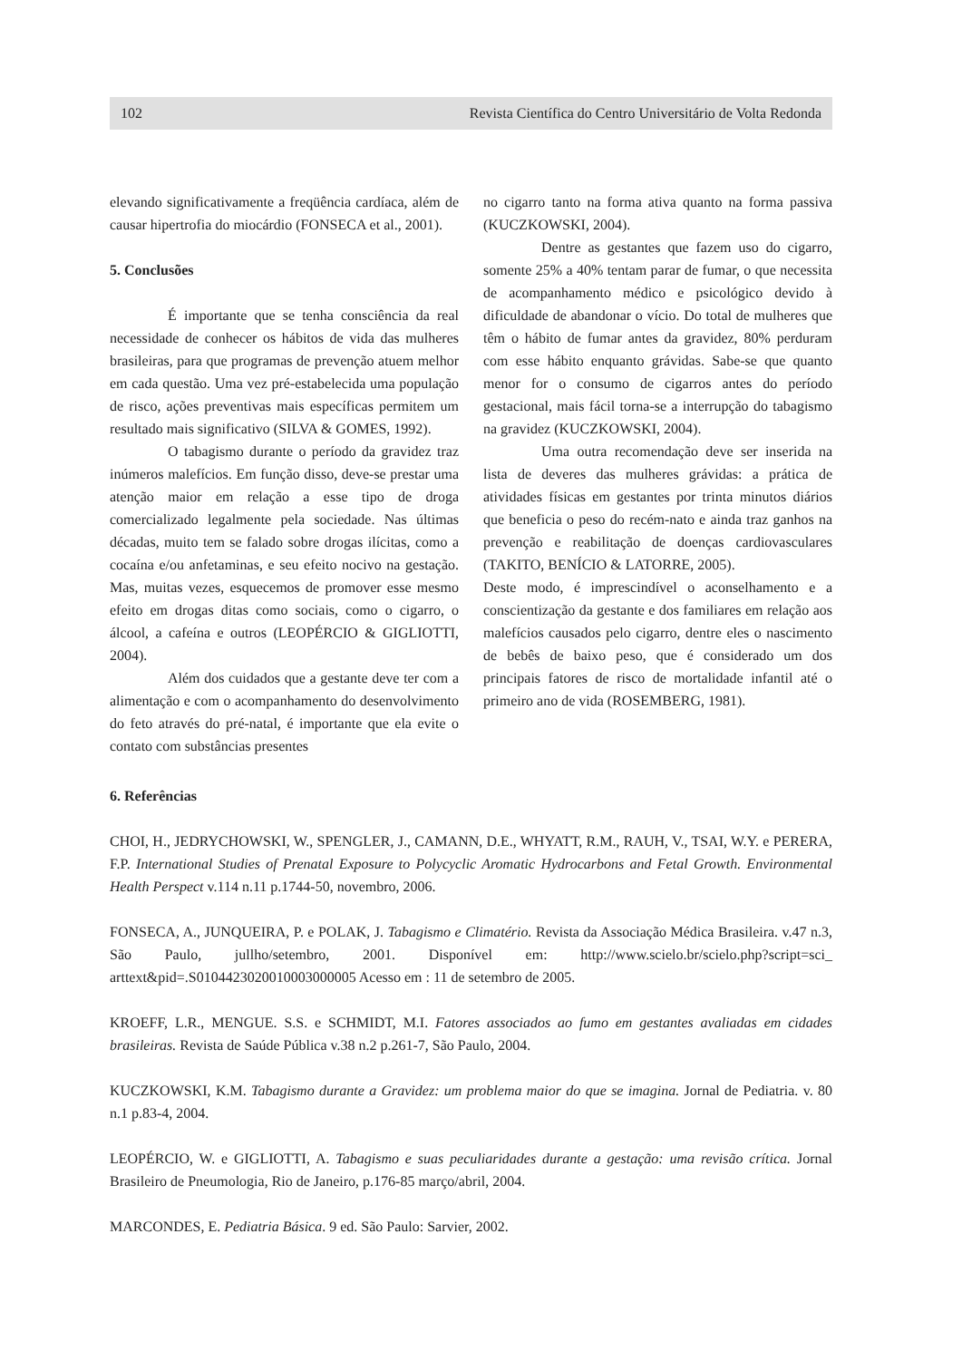102 Revista Científica do Centro Universitário de Volta Redonda
elevando significativamente a freqüência cardíaca, além de causar hipertrofia do miocárdio (FONSECA et al., 2001).
5. Conclusões
É importante que se tenha consciência da real necessidade de conhecer os hábitos de vida das mulheres brasileiras, para que programas de prevenção atuem melhor em cada questão. Uma vez pré-estabelecida uma população de risco, ações preventivas mais específicas permitem um resultado mais significativo (SILVA & GOMES, 1992).
O tabagismo durante o período da gravidez traz inúmeros malefícios. Em função disso, deve-se prestar uma atenção maior em relação a esse tipo de droga comercializado legalmente pela sociedade. Nas últimas décadas, muito tem se falado sobre drogas ilícitas, como a cocaína e/ou anfetaminas, e seu efeito nocivo na gestação. Mas, muitas vezes, esquecemos de promover esse mesmo efeito em drogas ditas como sociais, como o cigarro, o álcool, a cafeína e outros (LEOPÉRCIO & GIGLIOTTI, 2004).
Além dos cuidados que a gestante deve ter com a alimentação e com o acompanhamento do desenvolvimento do feto através do pré-natal, é importante que ela evite o contato com substâncias presentes
no cigarro tanto na forma ativa quanto na forma passiva (KUCZKOWSKI, 2004).
Dentre as gestantes que fazem uso do cigarro, somente 25% a 40% tentam parar de fumar, o que necessita de acompanhamento médico e psicológico devido à dificuldade de abandonar o vício. Do total de mulheres que têm o hábito de fumar antes da gravidez, 80% perduram com esse hábito enquanto grávidas. Sabe-se que quanto menor for o consumo de cigarros antes do período gestacional, mais fácil torna-se a interrupção do tabagismo na gravidez (KUCZKOWSKI, 2004).
Uma outra recomendação deve ser inserida na lista de deveres das mulheres grávidas: a prática de atividades físicas em gestantes por trinta minutos diários que beneficia o peso do recém-nato e ainda traz ganhos na prevenção e reabilitação de doenças cardiovasculares (TAKITO, BENÍCIO & LATORRE, 2005).
Deste modo, é imprescindível o aconselhamento e a conscientização da gestante e dos familiares em relação aos malefícios causados pelo cigarro, dentre eles o nascimento de bebês de baixo peso, que é considerado um dos principais fatores de risco de mortalidade infantil até o primeiro ano de vida (ROSEMBERG, 1981).
6. Referências
CHOI, H., JEDRYCHOWSKI, W., SPENGLER, J., CAMANN, D.E., WHYATT, R.M., RAUH, V., TSAI, W.Y. e PERERA, F.P. International Studies of Prenatal Exposure to Polycyclic Aromatic Hydrocarbons and Fetal Growth. Environmental Health Perspect v.114 n.11 p.1744-50, novembro, 2006.
FONSECA, A., JUNQUEIRA, P. e POLAK, J. Tabagismo e Climatério. Revista da Associação Médica Brasileira. v.47 n.3, São Paulo, jullho/setembro, 2001. Disponível em: http://www.scielo.br/scielo.php?script=sci_ arttext&pid=.S0104423020010003000005 Acesso em : 11 de setembro de 2005.
KROEFF, L.R., MENGUE. S.S. e SCHMIDT, M.I. Fatores associados ao fumo em gestantes avaliadas em cidades brasileiras. Revista de Saúde Pública v.38 n.2 p.261-7, São Paulo, 2004.
KUCZKOWSKI, K.M. Tabagismo durante a Gravidez: um problema maior do que se imagina. Jornal de Pediatria. v. 80 n.1 p.83-4, 2004.
LEOPÉRCIO, W. e GIGLIOTTI, A. Tabagismo e suas peculiaridades durante a gestação: uma revisão crítica. Jornal Brasileiro de Pneumologia, Rio de Janeiro, p.176-85 março/abril, 2004.
MARCONDES, E. Pediatria Básica. 9 ed. São Paulo: Sarvier, 2002.